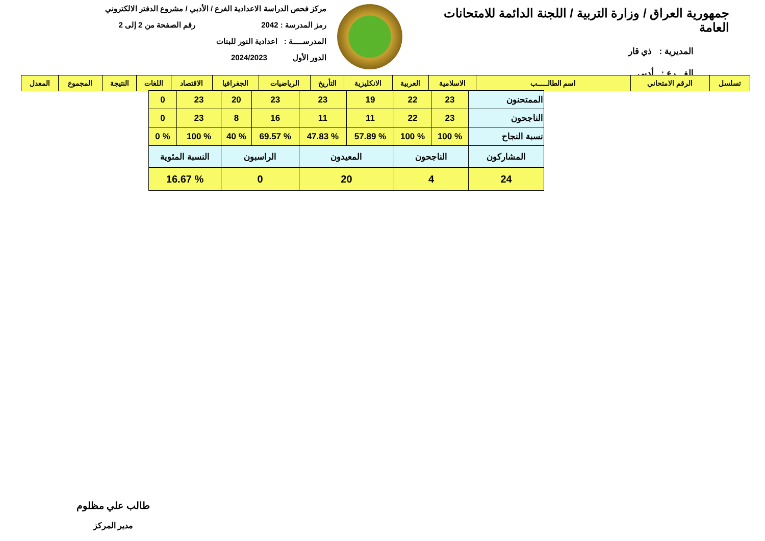جمهورية العراق / وزارة التربية / اللجنة الدائمة للامتحانات العامة
المديرية : ذي قار
الفـــرع : أدبي
مركز فحص الدراسة الاعدادية الفرع / الأدبي / مشروع الدفتر الالكتروني
رمز المدرسة : 2042 رقم الصفحة من 2 إلى 2
المدرســـــة : اعدادية النور للبنات
الدور الأول 2024/2023
| تسلسل | الرقم الامتحاني | اسم الطالـــــب | الاسلامية | العربية | الانكليزية | التأريخ | الرياضيات | الجغرافيا | الاقتصاد | اللغات | النتيجة | المجموع | المعدل |
| --- | --- | --- | --- | --- | --- | --- | --- | --- | --- | --- | --- | --- | --- |
| الممتحنون | 23 | 22 | 19 | 23 | 23 | 20 | 23 | 0 |
| الناجحون | 23 | 22 | 11 | 11 | 16 | 8 | 23 | 0 |
| نسبة النجاح | % 100 | % 100 | % 57.89 | % 47.83 | % 69.57 | % 40 | % 100 | % 0 |
| المشاركون | الناجحون | | المعيدون | | الراسبون | | النسبة المئوية | |
| 24 | 4 | | 20 | | 0 | | % 16.67 | |
طالب علي مظلوم
مدير المركز